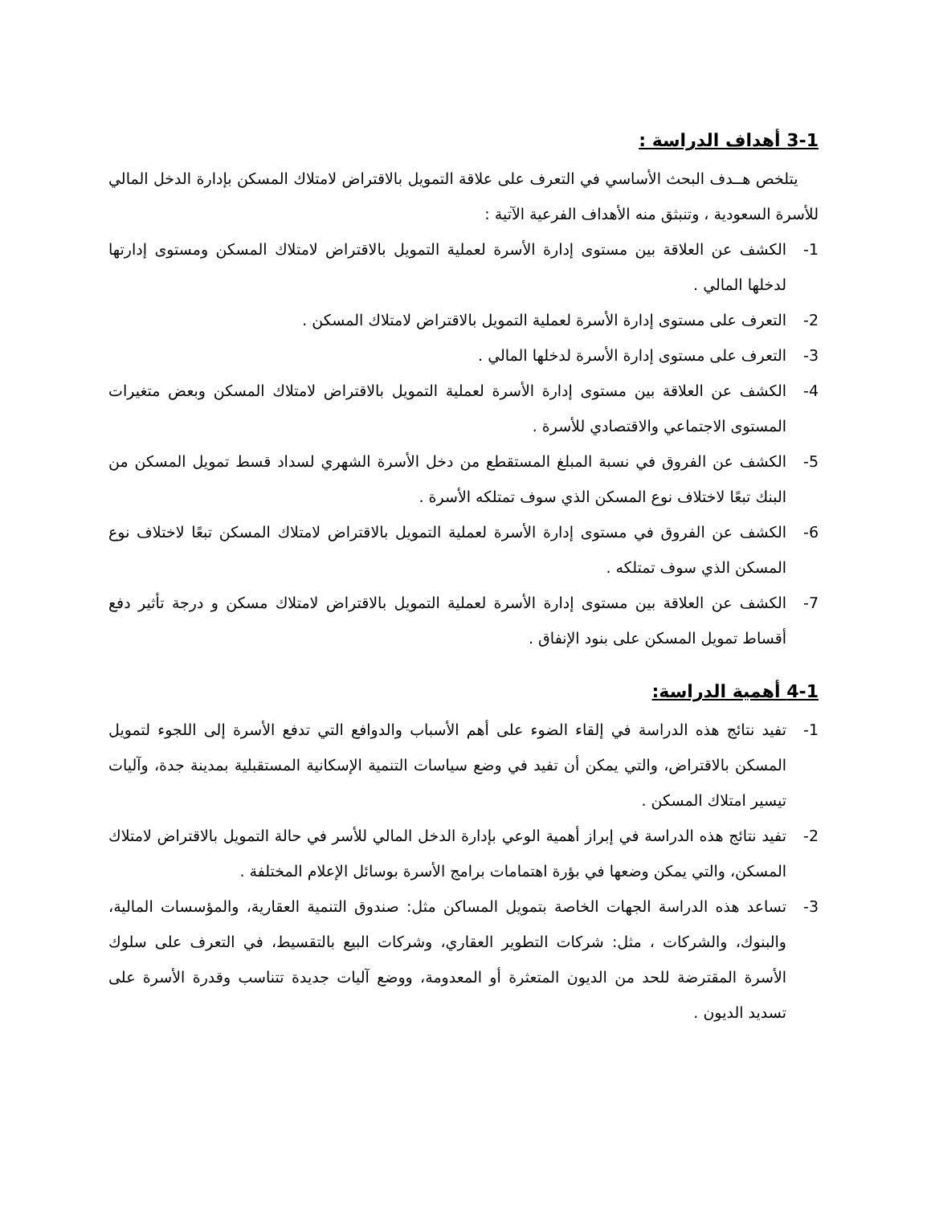3-1 أهداف الدراسة :
يتلخص هــدف البحث الأساسي في التعرف على علاقة التمويل بالاقتراض لامتلاك المسكن بإدارة الدخل المالي للأسرة السعودية ، وتنبثق منه الأهداف الفرعية الآتية :
1- الكشف عن العلاقة بين مستوى إدارة الأسرة لعملية التمويل بالاقتراض لامتلاك المسكن ومستوى إدارتها لدخلها المالي .
2- التعرف على مستوى إدارة الأسرة لعملية التمويل بالاقتراض لامتلاك المسكن .
3- التعرف على مستوى إدارة الأسرة لدخلها المالي .
4- الكشف عن العلاقة بين مستوى إدارة الأسرة لعملية التمويل بالاقتراض لامتلاك المسكن وبعض متغيرات المستوى الاجتماعي والاقتصادي للأسرة .
5- الكشف عن الفروق في نسبة المبلغ المستقطع من دخل الأسرة الشهري لسداد قسط تمويل المسكن من البنك تبعًا لاختلاف نوع المسكن الذي سوف تمتلكه الأسرة .
6- الكشف عن الفروق في مستوى إدارة الأسرة لعملية التمويل بالاقتراض لامتلاك المسكن تبعًا لاختلاف نوع المسكن الذي سوف تمتلكه .
7- الكشف عن العلاقة بين مستوى إدارة الأسرة لعملية التمويل بالاقتراض لامتلاك مسكن و درجة تأثير دفع أقساط تمويل المسكن على بنود الإنفاق .
4-1 أهمية الدراسة:
1- تفيد نتائج هذه الدراسة في إلقاء الضوء على أهم الأسباب والدوافع التي تدفع الأسرة إلى اللجوء لتمويل المسكن بالاقتراض، والتي يمكن أن تفيد في وضع سياسات التنمية الإسكانية المستقبلية بمدينة جدة، وآليات تيسير امتلاك المسكن .
2- تفيد نتائج هذه الدراسة في إبراز أهمية الوعي بإدارة الدخل المالي للأسر في حالة التمويل بالاقتراض لامتلاك المسكن، والتي يمكن وضعها في بؤرة اهتمامات برامج الأسرة بوسائل الإعلام المختلفة .
3- تساعد هذه الدراسة الجهات الخاصة بتمويل المساكن مثل: صندوق التنمية العقارية، والمؤسسات المالية، والبنوك، والشركات ، مثل: شركات التطوير العقاري، وشركات البيع بالتقسيط، في التعرف على سلوك الأسرة المقترضة للحد من الديون المتعثرة أو المعدومة، ووضع آليات جديدة تتناسب وقدرة الأسرة على تسديد الديون .